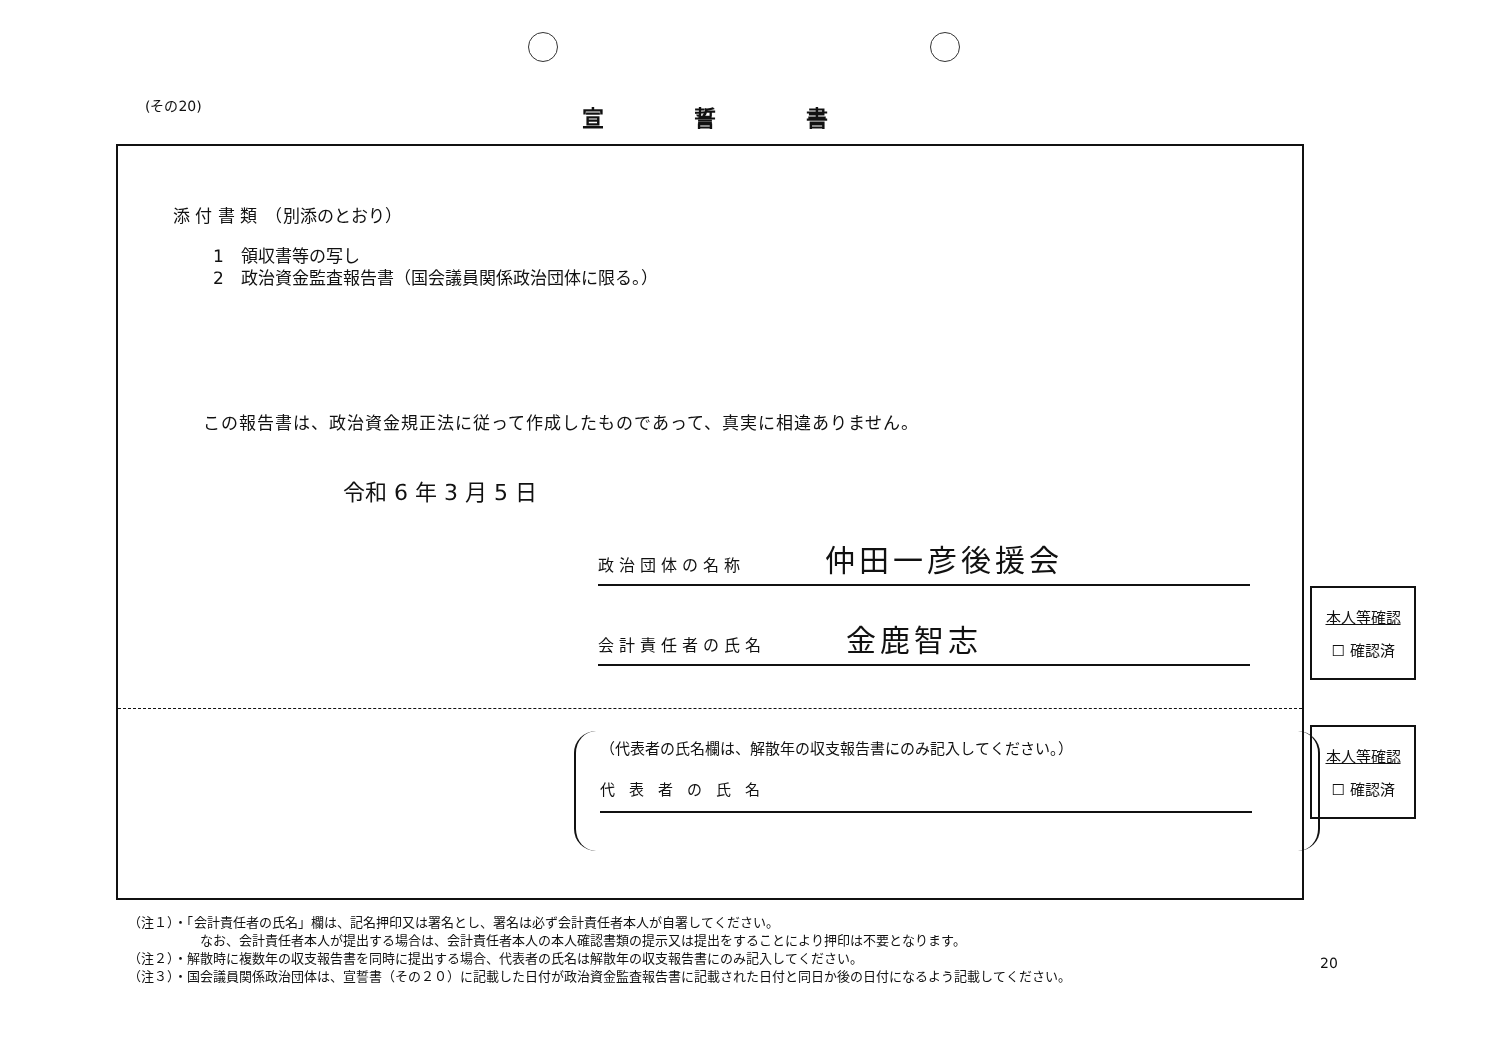(その20)
宣誓書
添 付 書 類　（別添のとおり）
1　領収書等の写し
2　政治資金監査報告書（国会議員関係政治団体に限る。）
この報告書は、政治資金規正法に従って作成したものであって、真実に相違ありません。
令和 6 年 3 月 5 日
政治団体の名称 仲田一彦後援会
会計責任者の氏名 金鹿智志
（代表者の氏名欄は、解散年の収支報告書にのみ記入してください。）
代表者の氏名
本人等確認
☐ 確認済
本人等確認
☐ 確認済
（注１）・「会計責任者の氏名」欄は、記名押印又は署名とし、署名は必ず会計責任者本人が自署してください。
なお、会計責任者本人が提出する場合は、会計責任者本人の本人確認書類の提示又は提出をすることにより押印は不要となります。
（注２）・解散時に複数年の収支報告書を同時に提出する場合、代表者の氏名は解散年の収支報告書にのみ記入してください。
（注３）・国会議員関係政治団体は、宣誓書（その２０）に記載した日付が政治資金監査報告書に記載された日付と同日か後の日付になるよう記載してください。
20